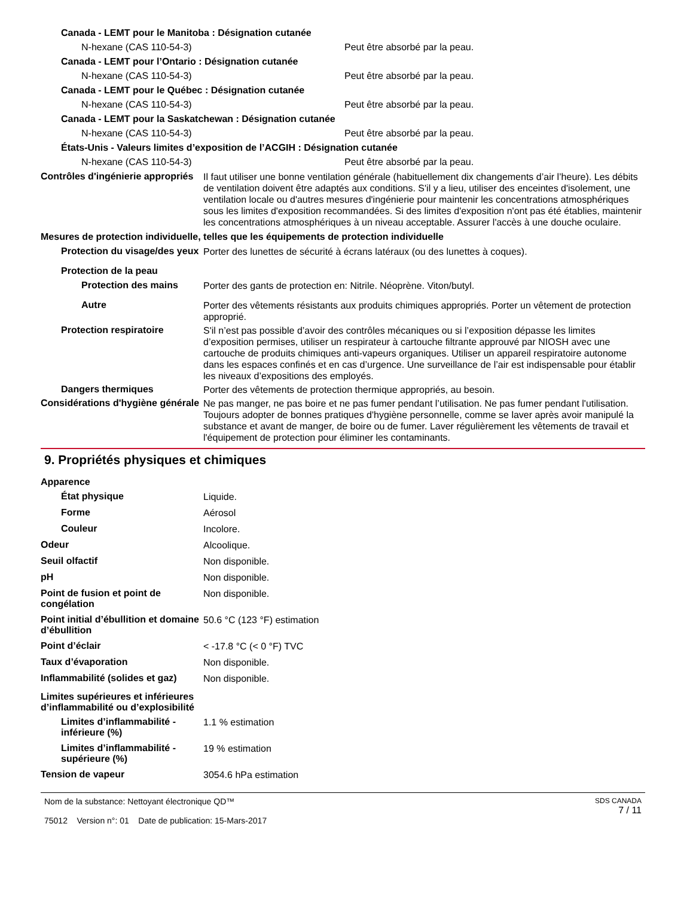Canada - LEMT pour le Manitoba : Désignation cutanée
N-hexane (CAS 110-54-3) Peut être absorbé par la peau.
Canada - LEMT pour l’Ontario : Désignation cutanée
N-hexane (CAS 110-54-3) Peut être absorbé par la peau.
Canada - LEMT pour le Québec : Désignation cutanée
N-hexane (CAS 110-54-3) Peut être absorbé par la peau.
Canada - LEMT pour la Saskatchewan : Désignation cutanée
N-hexane (CAS 110-54-3) Peut être absorbé par la peau.
États-Unis - Valeurs limites d’exposition de l’ACGIH : Désignation cutanée
N-hexane (CAS 110-54-3) Peut être absorbé par la peau.
Contrôles d'ingénierie appropriés
Il faut utiliser une bonne ventilation générale (habituellement dix changements d’air l’heure). Les débits de ventilation doivent être adaptés aux conditions. S'il y a lieu, utiliser des enceintes d'isolement, une ventilation locale ou d'autres mesures d'ingénierie pour maintenir les concentrations atmosphériques sous les limites d'exposition recommandées. Si des limites d'exposition n'ont pas été établies, maintenir les concentrations atmosphériques à un niveau acceptable. Assurer l'accès à une douche oculaire.
Mesures de protection individuelle, telles que les équipements de protection individuelle
Protection du visage/des yeux
Porter des lunettes de sécurité à écrans latéraux (ou des lunettes à coques).
Protection de la peau
Protection des mains
Porter des gants de protection en: Nitrile. Néoprène. Viton/butyl.
Autre
Porter des vêtements résistants aux produits chimiques appropriés. Porter un vêtement de protection approprié.
Protection respiratoire
S'il n’est pas possible d’avoir des contrôles mécaniques ou si l’exposition dépasse les limites d’exposition permises, utiliser un respirateur à cartouche filtrante approuvé par NIOSH avec une cartouche de produits chimiques anti-vapeurs organiques. Utiliser un appareil respiratoire autonome dans les espaces confinés et en cas d’urgence. Une surveillance de l’air est indispensable pour établir les niveaux d’expositions des employés.
Dangers thermiques
Porter des vêtements de protection thermique appropriés, au besoin.
Considérations d'hygiène générale
Ne pas manger, ne pas boire et ne pas fumer pendant l’utilisation. Ne pas fumer pendant l'utilisation. Toujours adopter de bonnes pratiques d'hygiène personnelle, comme se laver après avoir manipulé la substance et avant de manger, de boire ou de fumer. Laver régulièrement les vêtements de travail et l'équipement de protection pour éliminer les contaminants.
9. Propriétés physiques et chimiques
Apparence
État physique
Liquide.
Forme
Aérosol
Couleur
Incolore.
Odeur
Alcoolique.
Seuil olfactif
Non disponible.
pH
Non disponible.
Point de fusion et point de congélation
Non disponible.
Point initial d’ébullition et domaine
d’ébullition
50.6 °C (123 °F) estimation
Point d’éclair
< -17.8 °C (< 0 °F) TVC
Taux d’évaporation
Non disponible.
Inflammabilité (solides et gaz)
Non disponible.
Limites supérieures et inférieures
d’inflammabilité ou d’explosibilité
Limites d’inflammabilité - inférieure (%)
1.1 % estimation
Limites d’inflammabilité - supérieure (%)
19 % estimation
Tension de vapeur
3054.6 hPa estimation
Nom de la substance: Nettoyant électronique QD™
75012 Version n°: 01 Date de publication: 15-Mars-2017
SDS CANADA
7 / 11